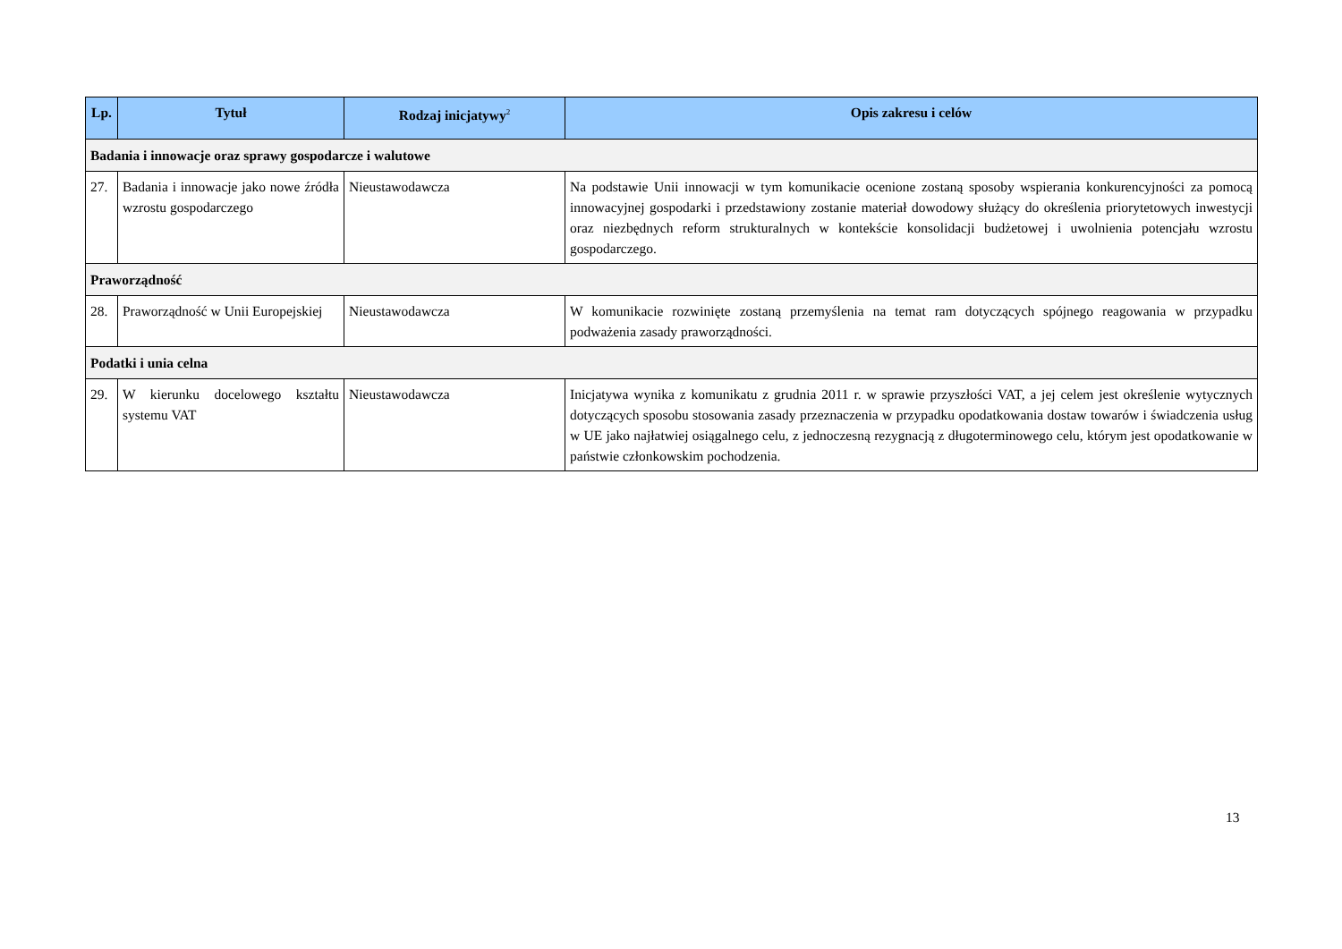| Lp. | Tytuł | Rodzaj inicjatywy<sup>2</sup> | Opis zakresu i celów |
| --- | --- | --- | --- |
| Badania i innowacje oraz sprawy gospodarcze i walutowe | | | |
| 27. | Badania i innowacje jako nowe źródła wzrostu gospodarczego | Nieustawodawcza | Na podstawie Unii innowacji w tym komunikacie ocenione zostaną sposoby wspierania konkurencyjności za pomocą innowacyjnej gospodarki i przedstawiony zostanie materiał dowodowy służący do określenia priorytetowych inwestycji oraz niezbędnych reform strukturalnych w kontekście konsolidacji budżetowej i uwolnienia potencjału wzrostu gospodarczego. |
| Praworządność | | | |
| 28. | Praworządność w Unii Europejskiej | Nieustawodawcza | W komunikacie rozwinięte zostaną przemyślenia na temat ram dotyczących spójnego reagowania w przypadku podważenia zasady praworządności. |
| Podatki i unia celna | | | |
| 29. | W kierunku docelowego kształtu systemu VAT | Nieustawodawcza | Inicjatywa wynika z komunikatu z grudnia 2011 r. w sprawie przyszłości VAT, a jej celem jest określenie wytycznych dotyczących sposobu stosowania zasady przeznaczenia w przypadku opodatkowania dostaw towarów i świadczenia usług w UE jako najłatwiej osiągalnego celu, z jednoczesną rezygnacją z długoterminowego celu, którym jest opodatkowanie w państwie członkowskim pochodzenia. |
13